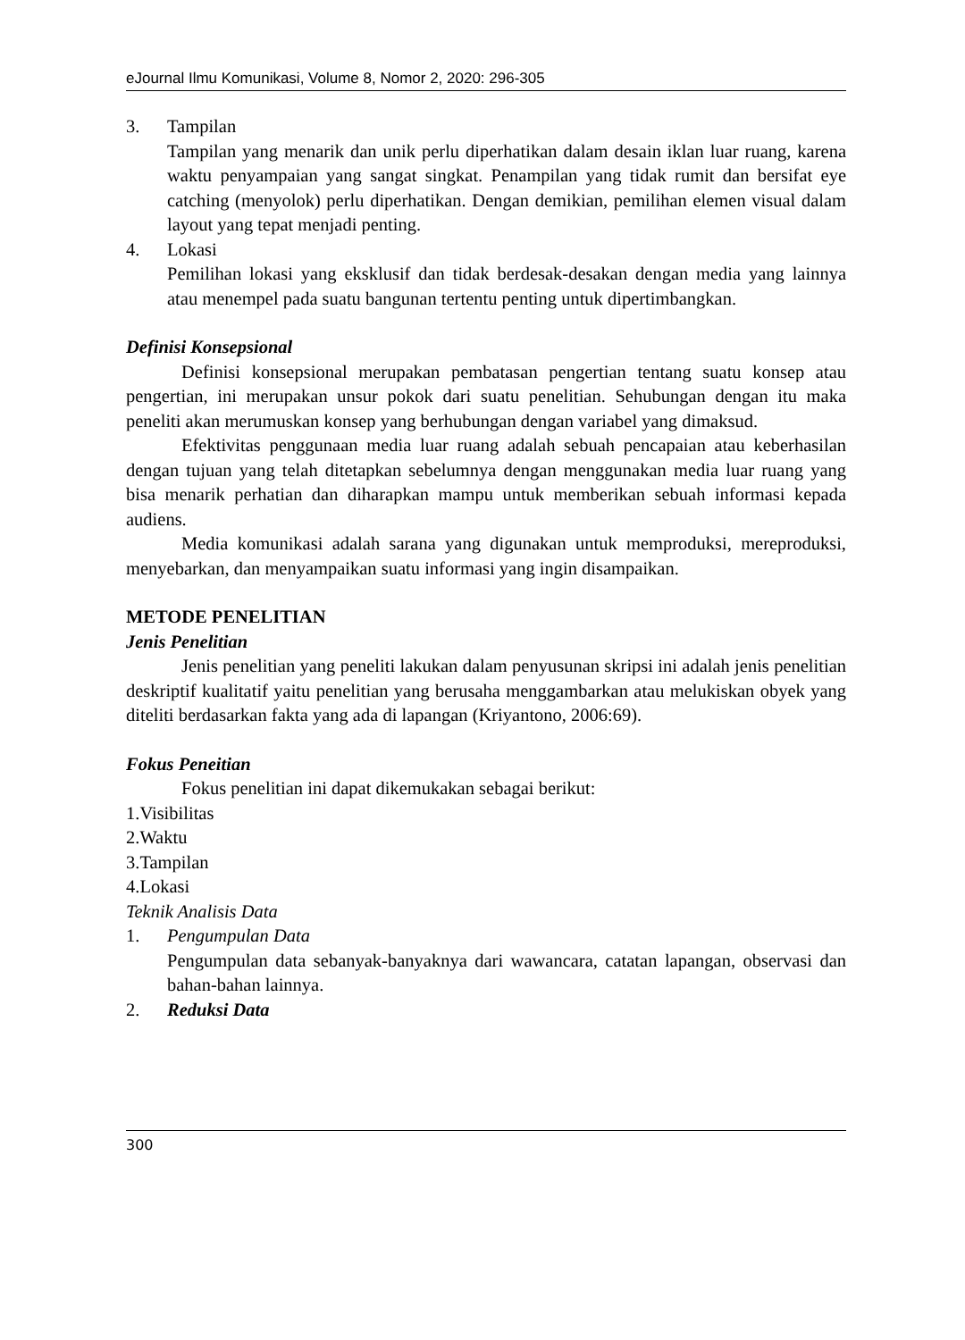eJournal Ilmu Komunikasi, Volume 8, Nomor 2, 2020: 296-305
3. Tampilan
Tampilan yang menarik dan unik perlu diperhatikan dalam desain iklan luar ruang, karena waktu penyampaian yang sangat singkat. Penampilan yang tidak rumit dan bersifat eye catching (menyolok) perlu diperhatikan. Dengan demikian, pemilihan elemen visual dalam layout yang tepat menjadi penting.
4. Lokasi
Pemilihan lokasi yang eksklusif dan tidak berdesak-desakan dengan media yang lainnya atau menempel pada suatu bangunan tertentu penting untuk dipertimbangkan.
Definisi Konsepsional
Definisi konsepsional merupakan pembatasan pengertian tentang suatu konsep atau pengertian, ini merupakan unsur pokok dari suatu penelitian. Sehubungan dengan itu maka peneliti akan merumuskan konsep yang berhubungan dengan variabel yang dimaksud.
Efektivitas penggunaan media luar ruang adalah sebuah pencapaian atau keberhasilan dengan tujuan yang telah ditetapkan sebelumnya dengan menggunakan media luar ruang yang bisa menarik perhatian dan diharapkan mampu untuk memberikan sebuah informasi kepada audiens.
Media komunikasi adalah sarana yang digunakan untuk memproduksi, mereproduksi, menyebarkan, dan menyampaikan suatu informasi yang ingin disampaikan.
METODE PENELITIAN
Jenis Penelitian
Jenis penelitian yang peneliti lakukan dalam penyusunan skripsi ini adalah jenis penelitian deskriptif kualitatif yaitu penelitian yang berusaha menggambarkan atau melukiskan obyek yang diteliti berdasarkan fakta yang ada di lapangan (Kriyantono, 2006:69).
Fokus Peneitian
Fokus penelitian ini dapat dikemukakan sebagai berikut:
1.Visibilitas
2.Waktu
3.Tampilan
4.Lokasi
Teknik Analisis Data
1. Pengumpulan Data
Pengumpulan data sebanyak-banyaknya dari wawancara, catatan lapangan, observasi dan bahan-bahan lainnya.
2. Reduksi Data
300